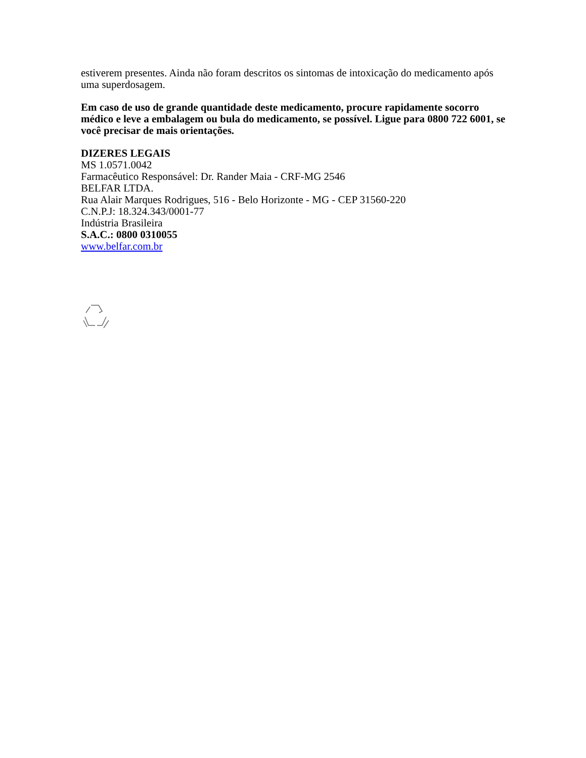estiverem presentes. Ainda não foram descritos os sintomas de intoxicação do medicamento após uma superdosagem.
Em caso de uso de grande quantidade deste medicamento, procure rapidamente socorro médico e leve a embalagem ou bula do medicamento, se possível. Ligue para 0800 722 6001, se você precisar de mais orientações.
DIZERES LEGAIS
MS 1.0571.0042
Farmacêutico Responsável: Dr. Rander Maia - CRF-MG 2546
BELFAR LTDA.
Rua Alair Marques Rodrigues, 516 - Belo Horizonte - MG - CEP 31560-220
C.N.P.J: 18.324.343/0001-77
Indústria Brasileira
S.A.C.: 0800 0310055
www.belfar.com.br